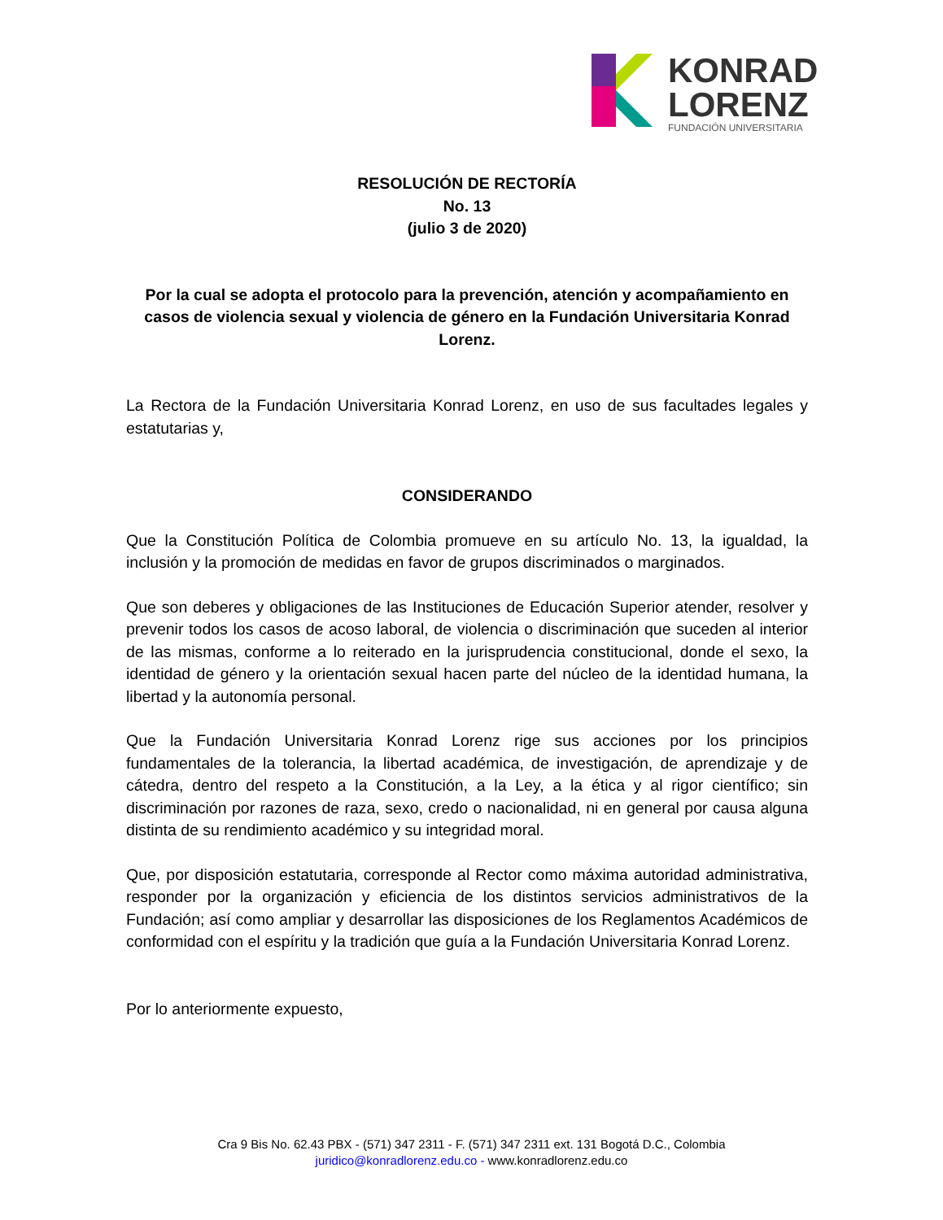KONRAD
LORENZ
FUNDACIÓN UNIVERSITARIA
RESOLUCIÓN DE RECTORÍA
No. 13
(julio 3 de 2020)
Por la cual se adopta el protocolo para la prevención, atención y acompañamiento en casos de violencia sexual y violencia de género en la Fundación Universitaria Konrad Lorenz.
La Rectora de la Fundación Universitaria Konrad Lorenz, en uso de sus facultades legales y estatutarias y,
CONSIDERANDO
Que la Constitución Política de Colombia promueve en su artículo No. 13, la igualdad, la inclusión y la promoción de medidas en favor de grupos discriminados o marginados.
Que son deberes y obligaciones de las Instituciones de Educación Superior atender, resolver y prevenir todos los casos de acoso laboral, de violencia o discriminación que suceden al interior de las mismas, conforme a lo reiterado en la jurisprudencia constitucional, donde el sexo, la identidad de género y la orientación sexual hacen parte del núcleo de la identidad humana, la libertad y la autonomía personal.
Que la Fundación Universitaria Konrad Lorenz rige sus acciones por los principios fundamentales de la tolerancia, la libertad académica, de investigación, de aprendizaje y de cátedra, dentro del respeto a la Constitución, a la Ley, a la ética y al rigor científico; sin discriminación por razones de raza, sexo, credo o nacionalidad, ni en general por causa alguna distinta de su rendimiento académico y su integridad moral.
Que, por disposición estatutaria, corresponde al Rector como máxima autoridad administrativa, responder por la organización y eficiencia de los distintos servicios administrativos de la Fundación; así como ampliar y desarrollar las disposiciones de los Reglamentos Académicos de conformidad con el espíritu y la tradición que guía a la Fundación Universitaria Konrad Lorenz.
Por lo anteriormente expuesto,
Cra 9 Bis No. 62.43 PBX - (571) 347 2311 - F. (571) 347 2311 ext. 131 Bogotá D.C., Colombia
juridico@konradlorenz.edu.co - www.konradlorenz.edu.co